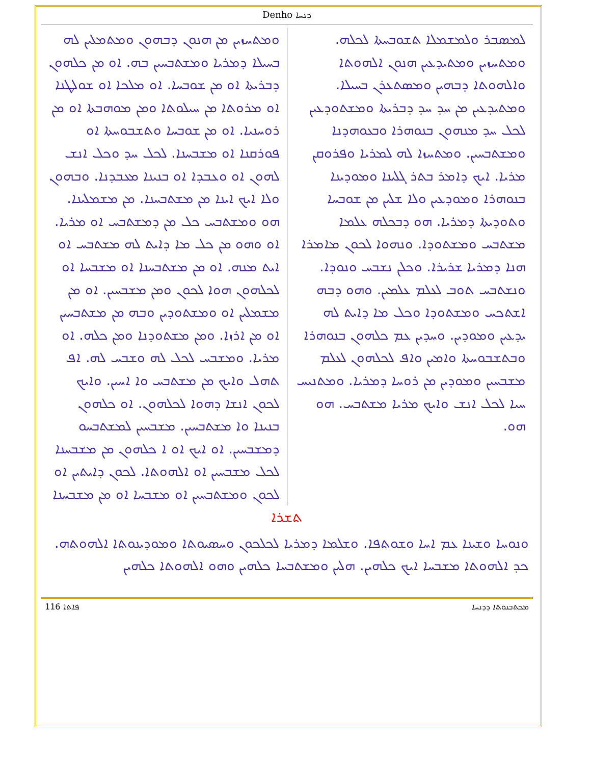Denho ܕܢܚܐ
ܠܡܣܒܪ ܘܠܡܫܡܠܐ ܬܫܘܒܚܬܐ ܠܟܠܗ. ܘܡܬܚܙܝܢ ܘܡܬܝܕܥܝܢ ܗܢܘܢ ܐܠܗܘܬܐ ܘܐܠܗܘܬܐ ܕܒܗܝܢ ܘܡܣܬܥܪܢ ܒܚܝܠܐ. ܘܡܬܝܕܥܝܢ ܡܢ ܚܕ ܚܕ ܕܒܪܝܬܐ ܘܡܫܬܘܕܥܝܢ ܠܟܠ ܚܕ ܡܢܗܘܢ ܒܢܘܗܪܐ ܘܒܥܘܗܕܢܐ ܘܡܫܬܒܚܝܢ. ܘܡܬܚܙܐ ܠܗ ܠܡܪܝܐ ܘܦܪܘܩܢ ܡܪܝܐ. ܐܝܟ ܕܐܡܪ ܒܬܪ ܓܠܝܢܐ ܘܡܘܕܝܢܐ ܒܢܘܗܪܐ ܘܡܘܕܥܝܢ ܘܠܐ ܫܠܝܢ ܡܢ ܫܘܒܚܐ ܘܬܘܕܝܬܐ ܕܡܪܝܐ. ܗܘ ܕܒܟܠܗ ܥܠܡܐ ܡܫܬܒܚ ܘܡܫܬܘܕܐ. ܘܢܗܘܐ ܠܟܘܢ ܡܐܡܪܐ ܗܢܐ ܕܡܪܝܐ ܫܪܝܪܐ. ܘܟܠܢ ܢܫܒܚ ܘܢܘܕܐ. ܘܢܫܬܒܚ ܬܘܒ ܠܥܠܡ ܥܠܡܝܢ. ܘܗܘ ܕܒܗ ܐܫܬܟܚ ܘܡܫܬܘܕܐ ܘܟܠ ܡܐ ܕܐܝܬ ܠܗ ܝܕܥܝܢ ܘܡܘܕܝܢ. ܘܚܕܝܢ ܥܡ ܟܠܗܘܢ ܒܢܘܗܪܐ ܘܒܬܫܒܘܚܬܐ ܘܐܡܝܢ ܘܐܦ ܠܟܠܗܘܢ ܠܥܠܡ ܡܫܒܚܝܢ ܘܡܘܕܝܢ ܡܢ ܪܘܚܐ ܕܡܪܝܐ. ܘܡܬܢܝܚ ܚܝܐ ܠܟܠ ܐܢܫ ܘܐܝܟ ܡܪܝܐ ܡܫܬܒܚ. ܗܘ ܗܘ.
ܘܡܬܚܙܝܢ ܡܢ ܗܢܘܢ ܕܒܗܘܢ ܘܡܬܡܠܝܢ ܠܗ ܒܚܝܠܐ ܕܡܪܝܐ ܘܡܫܬܒܚܝܢ ܒܗ. ܐܘ ܡܢ ܟܠܗܘܢ ܕܒܪܝܬܐ ܐܘ ܡܢ ܫܘܒܚܐ. ܐܘ ܡܠܟܐ ܐܘ ܫܘܠܛܢܐ ܐܘ ܡܪܘܬܐ ܡܢ ܚܝܠܘܬܐ ܘܡܢ ܡܘܗܒܬܐ ܐܘ ܡܢ ܪܘܚܢܝܐ. ܐܘ ܡܢ ܫܘܒܚܐ ܘܬܫܒܘܚܬܐ ܐܘ ܦܘܪܩܢܐ ܐܘ ܡܫܒܚܢܐ. ܠܟܠ ܚܕ ܘܟܠ ܐܢܫ ܠܗܘܢ ܐܘ ܘܥܒܕܐ ܐܘ ܒܢܝܢܐ ܡܥܒܕܢܐ. ܘܒܗܘܢ ܘܠܐ ܐܝܟ ܐܝܢܐ ܡܢ ܡܫܬܒܚܢܐ. ܡܢ ܡܫܡܠܝܢܐ. ܗܘ ܘܡܫܬܒܚ ܟܠ ܡܢ ܕܡܫܬܒܚ ܐܘ ܡܪܝܐ. ܐܘ ܘܗܘ ܡܢ ܟܠ ܡܐ ܕܐܝܬ ܠܗ ܡܫܬܒܚ ܐܘ ܐܝܬ ܡܢܗ. ܐܘ ܡܢ ܡܫܬܒܚܢܐ ܐܘ ܡܫܒܚܐ ܐܘ ܠܟܠܗܘܢ ܗܘܐ ܠܟܘܢ ܘܡܢ ܡܫܒܚܝܢ. ܐܘ ܡܢ ܡܫܡܠܝܢ ܐܘ ܘܡܫܬܘܕܝܢ ܘܒܗ ܡܢ ܡܫܬܒܚܝܢ ܐܘ ܡܢ ܐܪܙܐ. ܘܡܢ ܡܫܬܘܕܢܐ ܘܡܢ ܟܠܗ. ܐܘ ܡܪܝܐ. ܘܡܫܒܚ ܠܟܠ ܠܗ ܘܫܒܚ ܠܗ. ܐܦ ܬܗܠ ܘܐܝܟ ܡܢ ܡܫܬܒܚ ܘܐ ܐܚܝܢ. ܘܐܝܟ ܠܟܘܢ ܐܢܫܐ ܕܗܘܐ ܠܟܠܗܘܢ. ܐܘ ܟܠܗܘܢ ܒܢܝܢܐ ܘܐ ܡܫܬܒܚܝܢ. ܡܫܒܚܝܢ ܠܡܫܬܒܚܘ ܕܡܫܒܚܝܢ. ܐܘ ܐܝܟ ܐܘ ܐ ܟܠܗܘܢ ܡܢ ܡܫܒܚܢܐ ܠܟܠ ܡܫܒܚܝܢ ܐܘ ܐܠܗܘܬܐ. ܠܟܘܢ ܕܐܝܬܝܢ ܐܘ ܠܟܘܢ ܘܡܫܬܒܚܝܢ ܐܘ ܡܫܒܚܐ ܐܘ ܡܢ ܡܫܒܚܢܐ
ܬܫܪܐ
ܘܢܘܚܐ ܘܫܝܢܐ ܥܡ ܐܚܐ ܘܫܘܬܦܐ. ܘܫܠܡܐ ܕܡܪܝܐ ܠܟܠܟܘܢ ܘܚܣܝܘܬܐ ܘܡܘܕܝܢܘܬܐ ܐܠܗܘܬܗ. ܟܕ ܐܠܗܘܬܐ ܡܫܒܚܐ ܐܝܟ ܟܠܗܝܢ. ܗܠܝܢ ܘܡܫܬܒܚܐ ܟܠܗܝܢ ܘܗܘ ܐܠܗܘܬܐ ܟܠܗܝܢ
116 ܦܐܬܐ ܡܟܬܒܢܘܬܐ ܕܕܢܚܐ